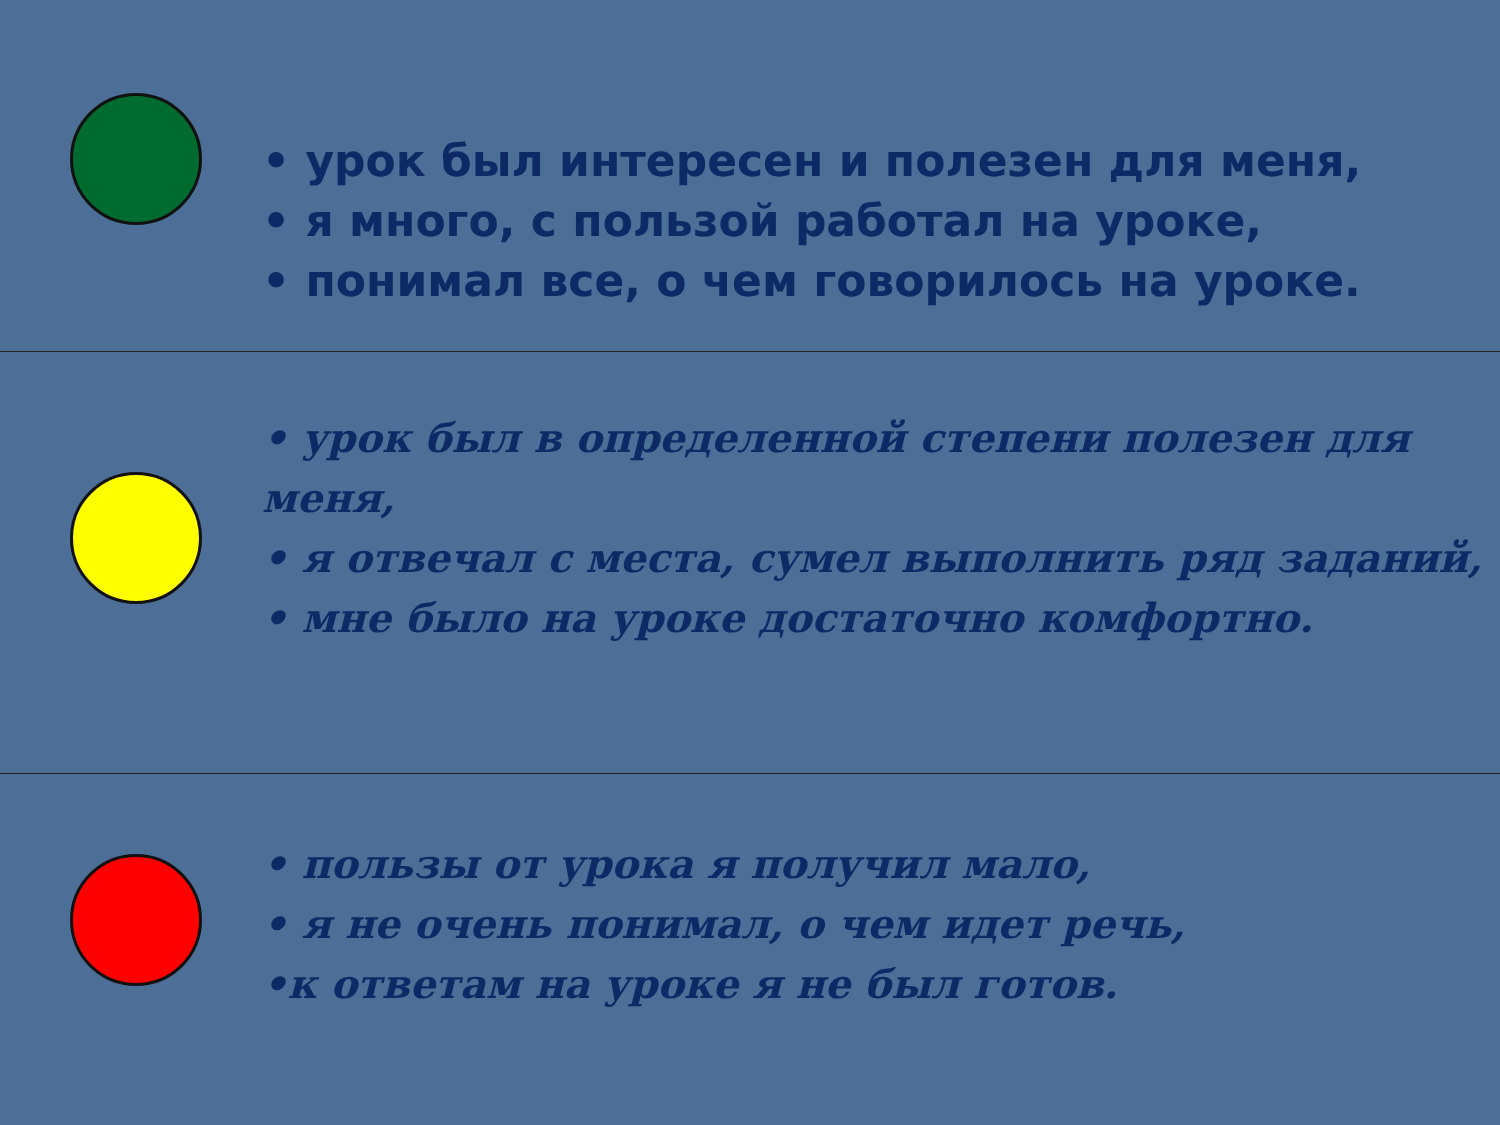• урок был интересен и полезен для меня,
• я много, с пользой работал на уроке,
• понимал все, о чем говорилось на уроке.
• урок был в определенной степени полезен для меня,
• я отвечал с места, сумел выполнить ряд заданий,
• мне было на уроке достаточно комфортно.
• пользы от урока я получил мало,
• я не очень понимал, о чем идет речь,
•к ответам на уроке я не был готов.